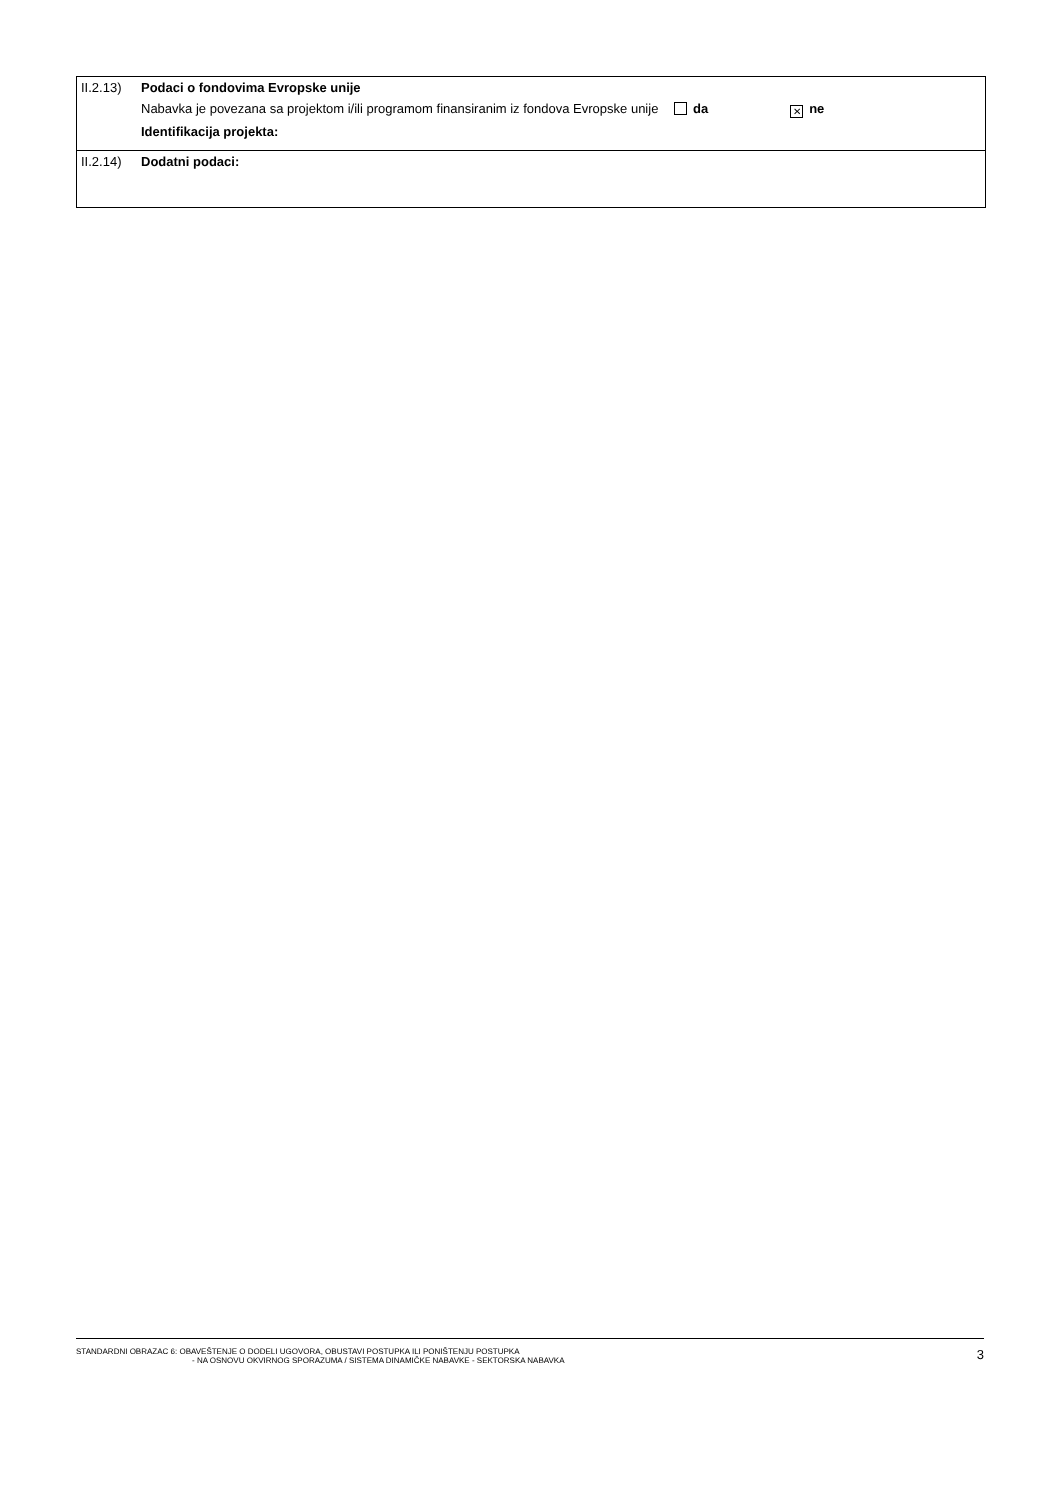II.2.13)
Podaci o fondovima Evropske unije
Nabavka je povezana sa projektom i/ili programom finansiranim iz fondova Evropske unije da ✕ ne
Identifikacija projekta:
II.2.14)
Dodatni podaci:
STANDARDNI OBRAZAC 6: OBAVEŠTENJE O DODELI UGOVORA, OBUSTAVI POSTUPKA ILI PONIŠTENJU POSTUPKA
- NA OSNOVU OKVIRNOG SPORAZUMA / SISTEMA DINAMIČKE NABAVKE - SEKTORSKA NABAVKA
3